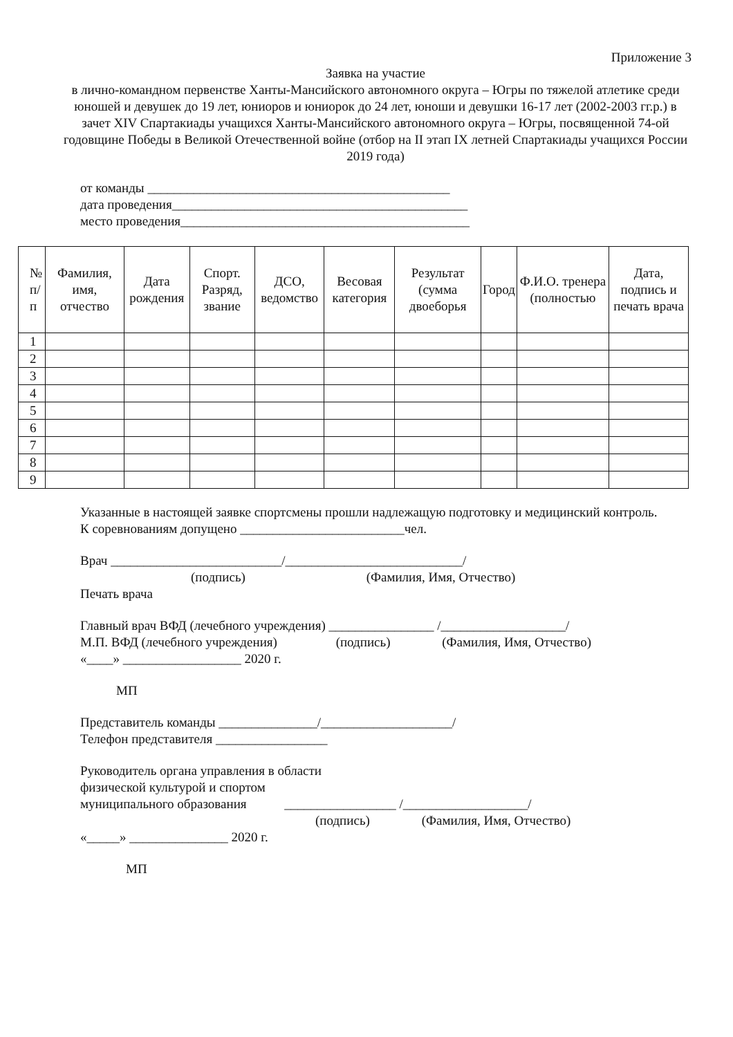Приложение 3
Заявка на участие
в лично-командном первенстве Ханты-Мансийского автономного округа – Югры по тяжелой атлетике среди юношей и девушек до 19 лет, юниоров и юниорок до 24 лет, юноши и девушки 16-17 лет (2002-2003 гг.р.) в зачет XIV Спартакиады учащихся Ханты-Мансийского автономного округа – Югры, посвященной 74-ой годовщине Победы в Великой Отечественной войне (отбор на II этап IX летней Спартакиады учащихся России 2019 года)
от команды ______________________________________________
дата проведения_____________________________________________
место проведения____________________________________________
| № п/п | Фамилия, имя, отчество | Дата рождения | Спорт. Разряд, звание | ДСО, ведомство | Весовая категория | Результат (сумма двоеборья | Город | Ф.И.О. тренера (полностью | Дата, подпись и печать врача |
| --- | --- | --- | --- | --- | --- | --- | --- | --- | --- |
| 1 | | | | | | | | | |
| 2 | | | | | | | | | |
| 3 | | | | | | | | | |
| 4 | | | | | | | | | |
| 5 | | | | | | | | | |
| 6 | | | | | | | | | |
| 7 | | | | | | | | | |
| 8 | | | | | | | | | |
| 9 | | | | | | | | | |
Указанные в настоящей заявке спортсмены прошли надлежащую подготовку и медицинский контроль.
К соревнованиям допущено _________________________чел.
Врач __________________________/___________________________/
(подпись) (Фамилия, Имя, Отчество)
Печать врача
Главный врач ВФД (лечебного учреждения) ________________ /___________________/
М.П. ВФД (лечебного учреждения) (подпись) (Фамилия, Имя, Отчество)
«____» __________________ 2020 г.
МП
Представитель команды _______________/____________________/
Телефон представителя _________________
Руководитель органа управления в области
физической культурой и спортом
муниципального образования _________________ /___________________/
(подпись) (Фамилия, Имя, Отчество)
«_____» _______________ 2020 г.
МП